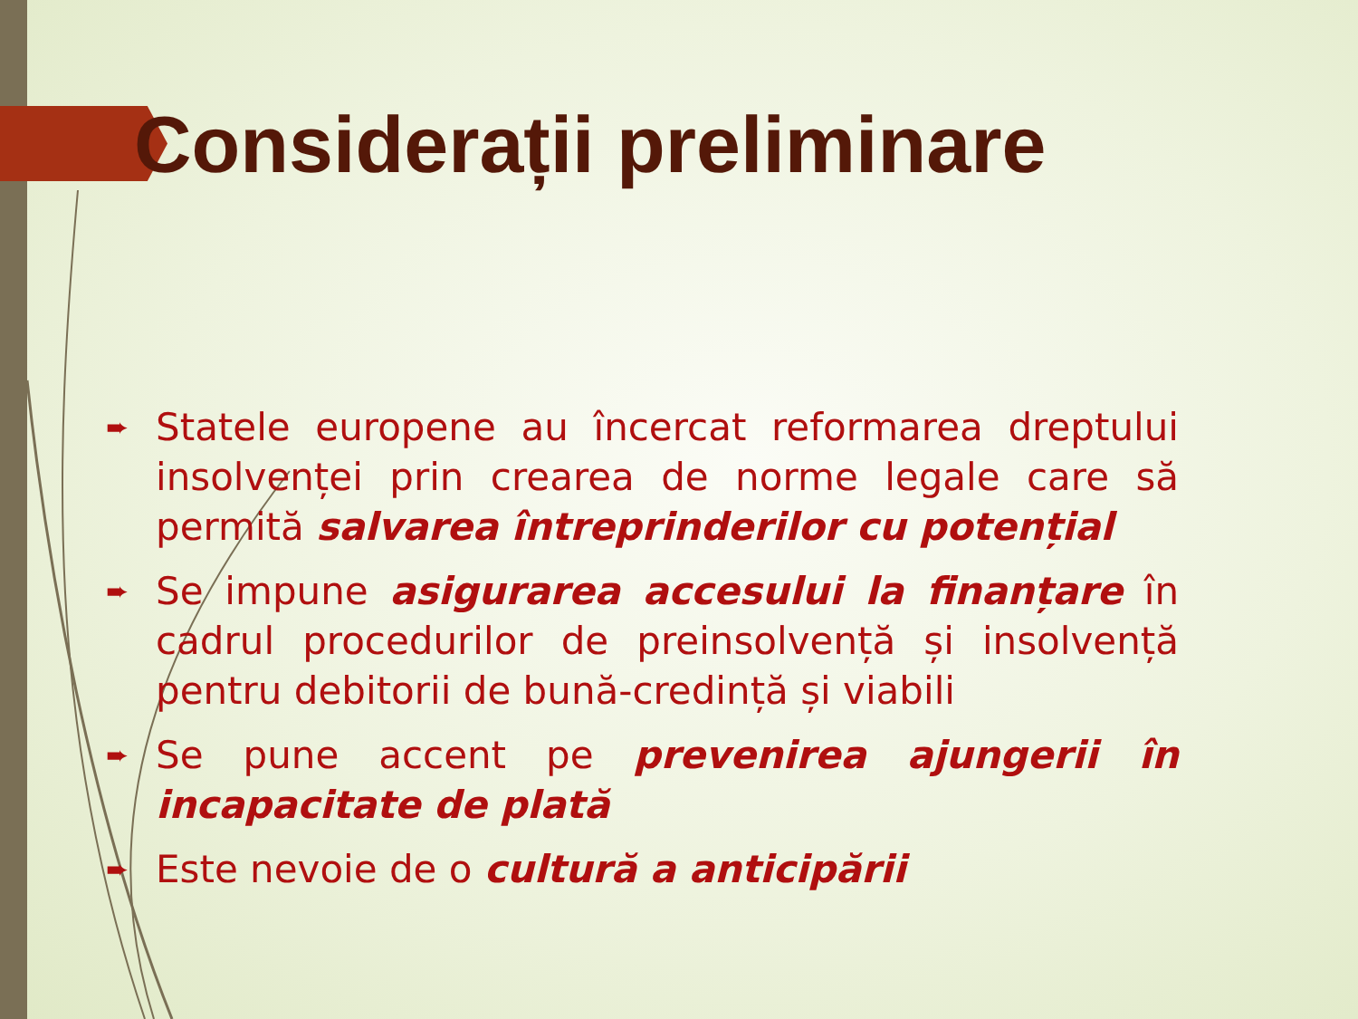Considerații preliminare
➨ Statele europene au încercat reformarea dreptului insolvenței prin crearea de norme legale care să permită salvarea întreprinderilor cu potențial
➨ Se impune asigurarea accesului la finanțare în cadrul procedurilor de preinsolvență și insolvență pentru debitorii de bună-credință și viabili
➨ Se pune accent pe prevenirea ajungerii în incapacitate de plată
➨ Este nevoie de o cultură a anticipării